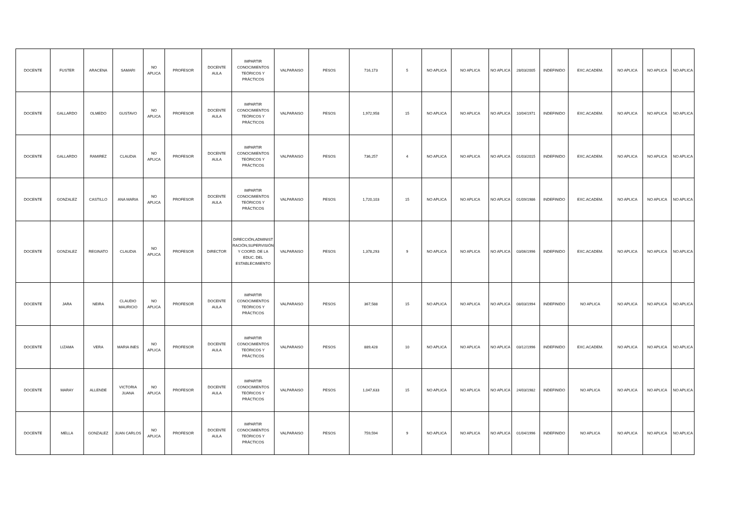| DOCENTE | FUSTER | ARACENA | SAMARI | NO APLICA | PROFESOR | DOCENTE AULA | IMPARTIR CONOCIMIENTOS TEÓRICOS Y PRÁCTICOS | VALPARAISO | PESOS | 716,173 | 5 | NO APLICA | NO APLICA | NO APLICA | 28/03/2005 | INDEFINIDO | EXC.ACADEM. | NO APLICA | NO APLICA | NO APLICA |
| DOCENTE | GALLARDO | OLMEDO | GUSTAVO | NO APLICA | PROFESOR | DOCENTE AULA | IMPARTIR CONOCIMIENTOS TEÓRICOS Y PRÁCTICOS | VALPARAISO | PESOS | 1,972,958 | 15 | NO APLICA | NO APLICA | NO APLICA | 10/04/1971 | INDEFINIDO | EXC.ACADEM. | NO APLICA | NO APLICA | NO APLICA |
| DOCENTE | GALLARDO | RAMIREZ | CLAUDIA | NO APLICA | PROFESOR | DOCENTE AULA | IMPARTIR CONOCIMIENTOS TEÓRICOS Y PRÁCTICOS | VALPARAISO | PESOS | 736,257 | 4 | NO APLICA | NO APLICA | NO APLICA | 01/03/2015 | INDEFINIDO | EXC.ACADEM. | NO APLICA | NO APLICA | NO APLICA |
| DOCENTE | GONZALEZ | CASTILLO | ANA MARIA | NO APLICA | PROFESOR | DOCENTE AULA | IMPARTIR CONOCIMIENTOS TEÓRICOS Y PRÁCTICOS | VALPARAISO | PESOS | 1,720,103 | 15 | NO APLICA | NO APLICA | NO APLICA | 01/09/1986 | INDEFINIDO | EXC.ACADEM. | NO APLICA | NO APLICA | NO APLICA |
| DOCENTE | GONZALEZ | REGINATO | CLAUDIA | NO APLICA | PROFESOR | DIRECTOR | DIRECCIÓN,ADMINIST RACIÓN,SUPERVISIÓN Y COORD. DE LA EDUC. DEL ESTABLECIMIENTO | VALPARAISO | PESOS | 1,378,293 | 9 | NO APLICA | NO APLICA | NO APLICA | 03/06/1996 | INDEFINIDO | EXC.ACADEM. | NO APLICA | NO APLICA | NO APLICA |
| DOCENTE | JARA | NEIRA | CLAUDIO MAURICIO | NO APLICA | PROFESOR | DOCENTE AULA | IMPARTIR CONOCIMIENTOS TEÓRICOS Y PRÁCTICOS | VALPARAISO | PESOS | 367,588 | 15 | NO APLICA | NO APLICA | NO APLICA | 08/03/1994 | INDEFINIDO | NO APLICA | NO APLICA | NO APLICA | NO APLICA |
| DOCENTE | LIZAMA | VERA | MARIA INES | NO APLICA | PROFESOR | DOCENTE AULA | IMPARTIR CONOCIMIENTOS TEÓRICOS Y PRÁCTICOS | VALPARAISO | PESOS | 889,428 | 10 | NO APLICA | NO APLICA | NO APLICA | 03/12/1996 | INDEFINIDO | EXC.ACADEM. | NO APLICA | NO APLICA | NO APLICA |
| DOCENTE | MARAY | ALLENDE | VICTORIA JUANA | NO APLICA | PROFESOR | DOCENTE AULA | IMPARTIR CONOCIMIENTOS TEÓRICOS Y PRÁCTICOS | VALPARAISO | PESOS | 1,047,633 | 15 | NO APLICA | NO APLICA | NO APLICA | 24/03/1982 | INDEFINIDO | NO APLICA | NO APLICA | NO APLICA | NO APLICA |
| DOCENTE | MELLA | GONZALEZ | JUAN CARLOS | NO APLICA | PROFESOR | DOCENTE AULA | IMPARTIR CONOCIMIENTOS TEÓRICOS Y PRÁCTICOS | VALPARAISO | PESOS | 759,594 | 9 | NO APLICA | NO APLICA | NO APLICA | 01/04/1996 | INDEFINIDO | NO APLICA | NO APLICA | NO APLICA | NO APLICA |